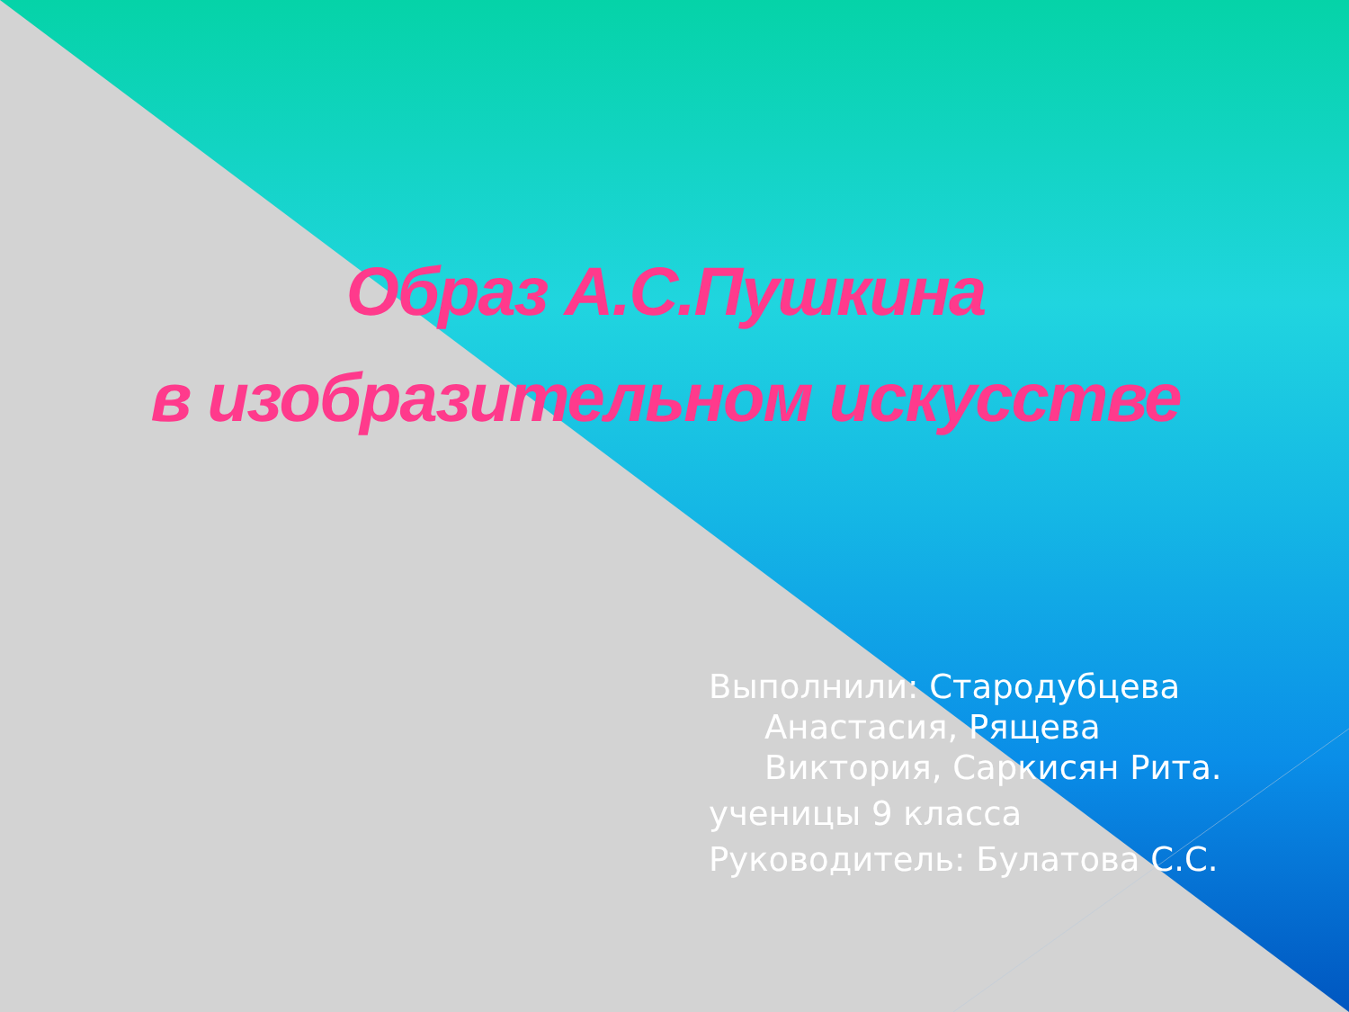Образ А.С.Пушкина
в изобразительном искусстве
Выполнили: Стародубцева Анастасия, Рящева Виктория, Саркисян Рита.
ученицы 9 класса
Руководитель: Булатова С.С.